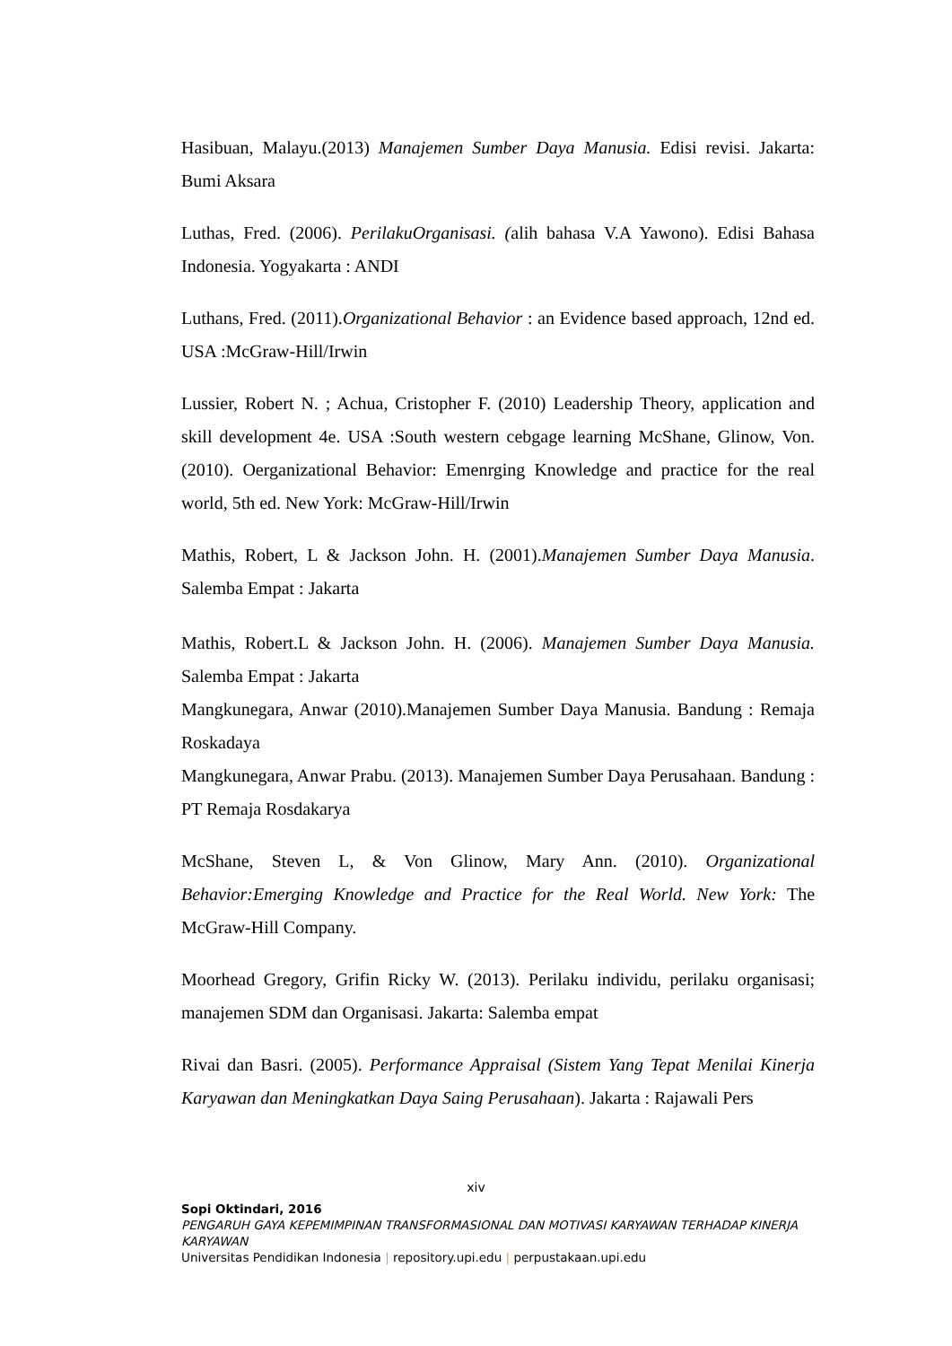Hasibuan, Malayu.(2013) Manajemen Sumber Daya Manusia. Edisi revisi. Jakarta: Bumi Aksara
Luthas, Fred. (2006). PerilakuOrganisasi. (alih bahasa V.A Yawono). Edisi Bahasa Indonesia. Yogyakarta : ANDI
Luthans, Fred. (2011).Organizational Behavior : an Evidence based approach, 12nd ed. USA :McGraw-Hill/Irwin
Lussier, Robert N. ; Achua, Cristopher F. (2010) Leadership Theory, application and skill development 4e. USA :South western cebgage learning McShane, Glinow, Von. (2010). Oerganizational Behavior: Emenrging Knowledge and practice for the real world, 5th ed. New York: McGraw-Hill/Irwin
Mathis, Robert, L & Jackson John. H. (2001).Manajemen Sumber Daya Manusia. Salemba Empat : Jakarta
Mathis, Robert.L & Jackson John. H. (2006). Manajemen Sumber Daya Manusia. Salemba Empat : Jakarta
Mangkunegara, Anwar (2010).Manajemen Sumber Daya Manusia. Bandung : Remaja Roskadaya
Mangkunegara, Anwar Prabu. (2013). Manajemen Sumber Daya Perusahaan. Bandung : PT Remaja Rosdakarya
McShane, Steven L, & Von Glinow, Mary Ann. (2010). Organizational Behavior:Emerging Knowledge and Practice for the Real World. New York: The McGraw-Hill Company.
Moorhead Gregory, Grifin Ricky W. (2013). Perilaku individu, perilaku organisasi; manajemen SDM dan Organisasi. Jakarta: Salemba empat
Rivai dan Basri. (2005). Performance Appraisal (Sistem Yang Tepat Menilai Kinerja Karyawan dan Meningkatkan Daya Saing Perusahaan). Jakarta : Rajawali Pers
xiv
Sopi Oktindari, 2016
PENGARUH GAYA KEPEMIMPINAN TRANSFORMASIONAL DAN MOTIVASI KARYAWAN TERHADAP KINERJA KARYAWAN
Universitas Pendidikan Indonesia | repository.upi.edu | perpustakaan.upi.edu